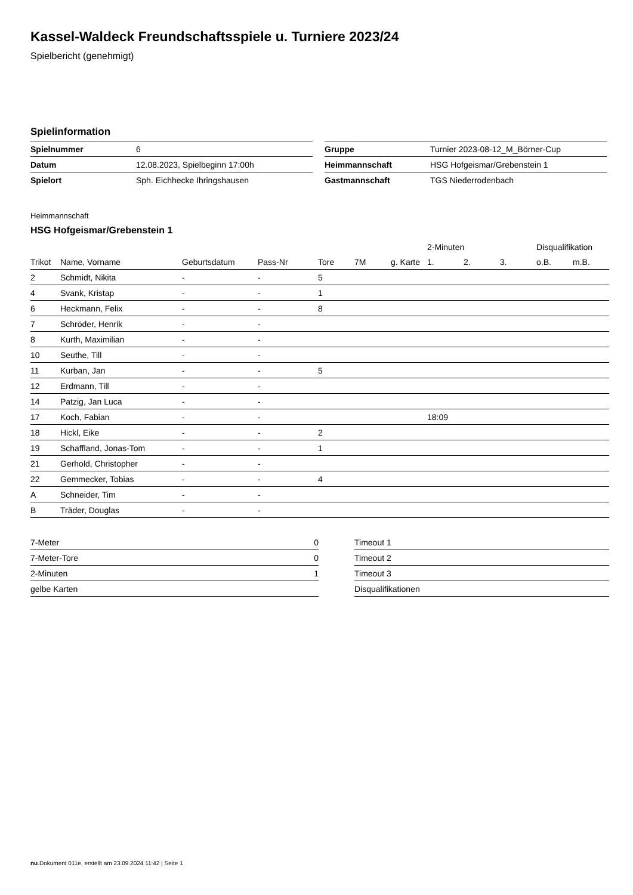Kassel-Waldeck Freundschaftsspiele u. Turniere 2023/24
Spielbericht (genehmigt)
Spielinformation
| Spielnummer | 6 |
| Datum | 12.08.2023, Spielbeginn 17:00h |
| Spielort | Sph. Eichhecke Ihringshausen |
| Gruppe | Turnier 2023-08-12_M_Börner-Cup |
| Heimmannschaft | HSG Hofgeismar/Grebenstein 1 |
| Gastmannschaft | TGS Niederrodenbach |
Heimmannschaft
HSG Hofgeismar/Grebenstein 1
| | | | | | | | 2-Minuten | | | Disqualifikation | |
| --- | --- | --- | --- | --- | --- | --- | --- | --- | --- | --- | --- |
| Trikot | Name, Vorname | Geburtsdatum | Pass-Nr | Tore | 7M | g. Karte | 1. | 2. | 3. | o.B. | m.B. |
| 2 | Schmidt, Nikita | - | - | 5 | | | | | | | |
| 4 | Svank, Kristap | - | - | 1 | | | | | | | |
| 6 | Heckmann, Felix | - | - | 8 | | | | | | | |
| 7 | Schröder, Henrik | - | - | | | | | | | | |
| 8 | Kurth, Maximilian | - | - | | | | | | | | |
| 10 | Seuthe, Till | - | - | | | | | | | | |
| 11 | Kurban, Jan | - | - | 5 | | | | | | | |
| 12 | Erdmann, Till | - | - | | | | | | | | |
| 14 | Patzig, Jan Luca | - | - | | | | | | | | |
| 17 | Koch, Fabian | - | - | | | | 18:09 | | | | |
| 18 | Hickl, Eike | - | - | 2 | | | | | | | |
| 19 | Schaffland, Jonas-Tom | - | - | 1 | | | | | | | |
| 21 | Gerhold, Christopher | - | - | | | | | | | | |
| 22 | Gemmecker, Tobias | - | - | 4 | | | | | | | |
| A | Schneider, Tim | - | - | | | | | | | | |
| B | Träder, Douglas | - | - | | | | | | | | |
| 7-Meter | 0 |
| 7-Meter-Tore | 0 |
| 2-Minuten | 1 |
| gelbe Karten | |
| Timeout 1 |
| Timeout 2 |
| Timeout 3 |
| Disqualifikationen |
nu.Dokument 011e, erstellt am 23.09.2024 11:42 | Seite 1